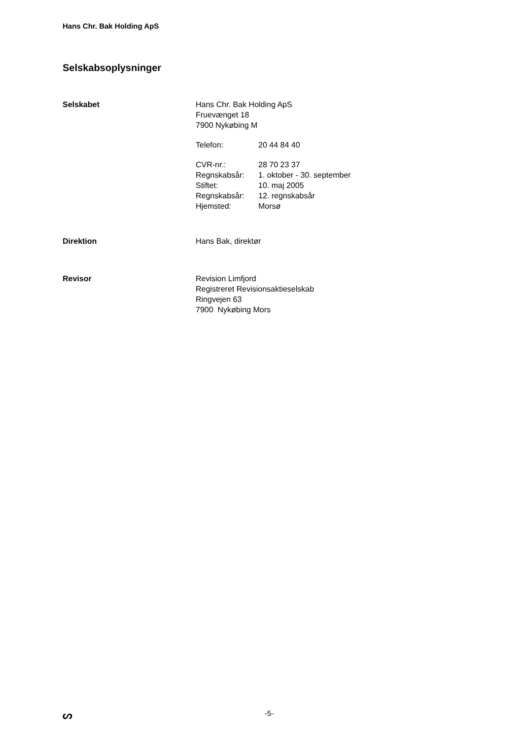Hans Chr. Bak Holding ApS
Selskabsoplysninger
Selskabet Hans Chr. Bak Holding ApS
Fruevænget 18
7900 Nykøbing M
| Telefon: | 20 44 84 40 |
| CVR-nr.: | 28 70 23 37 |
| Regnskabsår: | 1. oktober - 30. september |
| Stiftet: | 10. maj 2005 |
| Regnskabsår: | 12. regnskabsår |
| Hjemsted: | Morsø |
Direktion Hans Bak, direktør
Revisor Revision Limfjord
Registreret Revisionsaktieselskab
Ringvejen 63
7900 Nykøbing Mors
ᔕ -5-